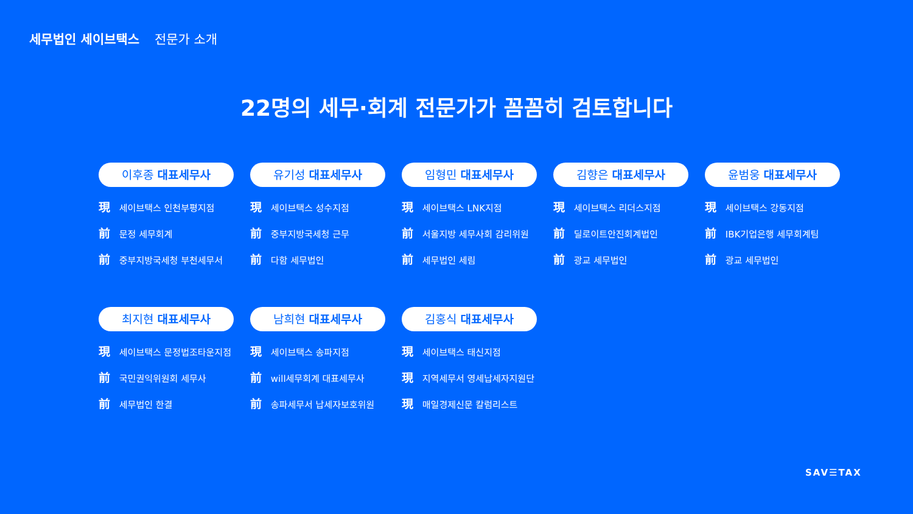세무법인 세이브택스 전문가 소개
22명의 세무·회계 전문가가 꼼꼼히 검토합니다
이후종 대표세무사
現 세이브택스 인천부평지점
前 문정 세무회계
前 중부지방국세청 부천세무서
유기성 대표세무사
現 세이브택스 성수지점
前 중부지방국세청 근무
前 다함 세무법인
임형민 대표세무사
現 세이브택스 LNK지점
前 서울지방 세무사회 감리위원
前 세무법인 세림
김향은 대표세무사
現 세이브택스 리더스지점
前 딜로이트안진회계법인
前 광교 세무법인
윤범웅 대표세무사
現 세이브택스 강동지점
前 IBK기업은행 세무회계팀
前 광교 세무법인
최지현 대표세무사
現 세이브택스 문정법조타운지점
前 국민권익위원회 세무사
前 세무법인 한결
남희현 대표세무사
現 세이브택스 송파지점
前 will세무회계 대표세무사
前 송파세무서 납세자보호위원
김홍식 대표세무사
現 세이브택스 태신지점
現 지역세무서 영세납세자지원단
現 매일경제신문 칼럼리스트
SAV☰TAX